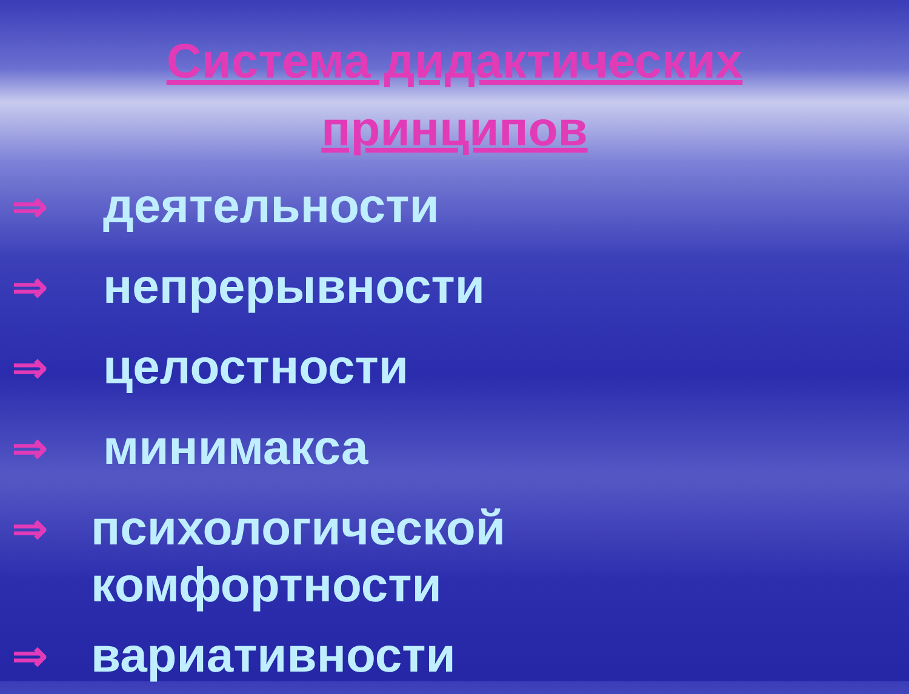Система дидактических принципов
⇒
деятельности
⇒
непрерывности
⇒
целостности
⇒
минимакса
⇒
психологической
комфортности
⇒
вариативности